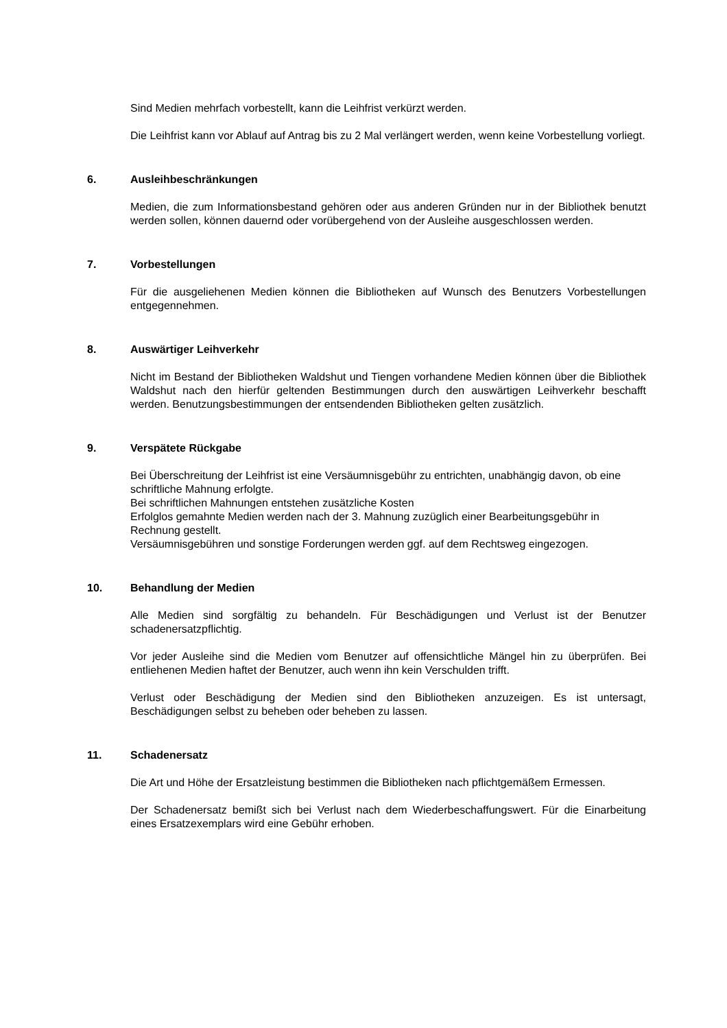Sind Medien mehrfach vorbestellt, kann die Leihfrist verkürzt werden.
Die Leihfrist kann vor Ablauf auf Antrag bis zu 2 Mal verlängert werden, wenn keine Vorbestellung vorliegt.
6. Ausleihbeschränkungen
Medien, die zum Informationsbestand gehören oder aus anderen Gründen nur in der Bibliothek benutzt werden sollen, können dauernd oder vorübergehend von der Ausleihe ausgeschlossen werden.
7. Vorbestellungen
Für die ausgeliehenen Medien können die Bibliotheken auf Wunsch des Benutzers Vorbestellungen entgegennehmen.
8. Auswärtiger Leihverkehr
Nicht im Bestand der Bibliotheken Waldshut und Tiengen vorhandene Medien können über die Bibliothek Waldshut nach den hierfür geltenden Bestimmungen durch den auswärtigen Leihverkehr beschafft werden. Benutzungsbestimmungen der entsendenden Bibliotheken gelten zusätzlich.
9. Verspätete Rückgabe
Bei Überschreitung der Leihfrist ist eine Versäumnisgebühr zu entrichten, unabhängig davon, ob eine schriftliche Mahnung erfolgte.
Bei schriftlichen Mahnungen entstehen zusätzliche Kosten
Erfolglos gemahnte Medien werden nach der 3. Mahnung zuzüglich einer Bearbeitungsgebühr in Rechnung gestellt.
Versäumnisgebühren und sonstige Forderungen werden ggf. auf dem Rechtsweg eingezogen.
10. Behandlung der Medien
Alle Medien sind sorgfältig zu behandeln. Für Beschädigungen und Verlust ist der Benutzer schadenersatzpflichtig.
Vor jeder Ausleihe sind die Medien vom Benutzer auf offensichtliche Mängel hin zu überprüfen. Bei entliehenen Medien haftet der Benutzer, auch wenn ihn kein Verschulden trifft.
Verlust oder Beschädigung der Medien sind den Bibliotheken anzuzeigen. Es ist untersagt, Beschädigungen selbst zu beheben oder beheben zu lassen.
11. Schadenersatz
Die Art und Höhe der Ersatzleistung bestimmen die Bibliotheken nach pflichtgemäßem Ermessen.
Der Schadenersatz bemißt sich bei Verlust nach dem Wiederbeschaffungswert. Für die Einarbeitung eines Ersatzexemplars wird eine Gebühr erhoben.